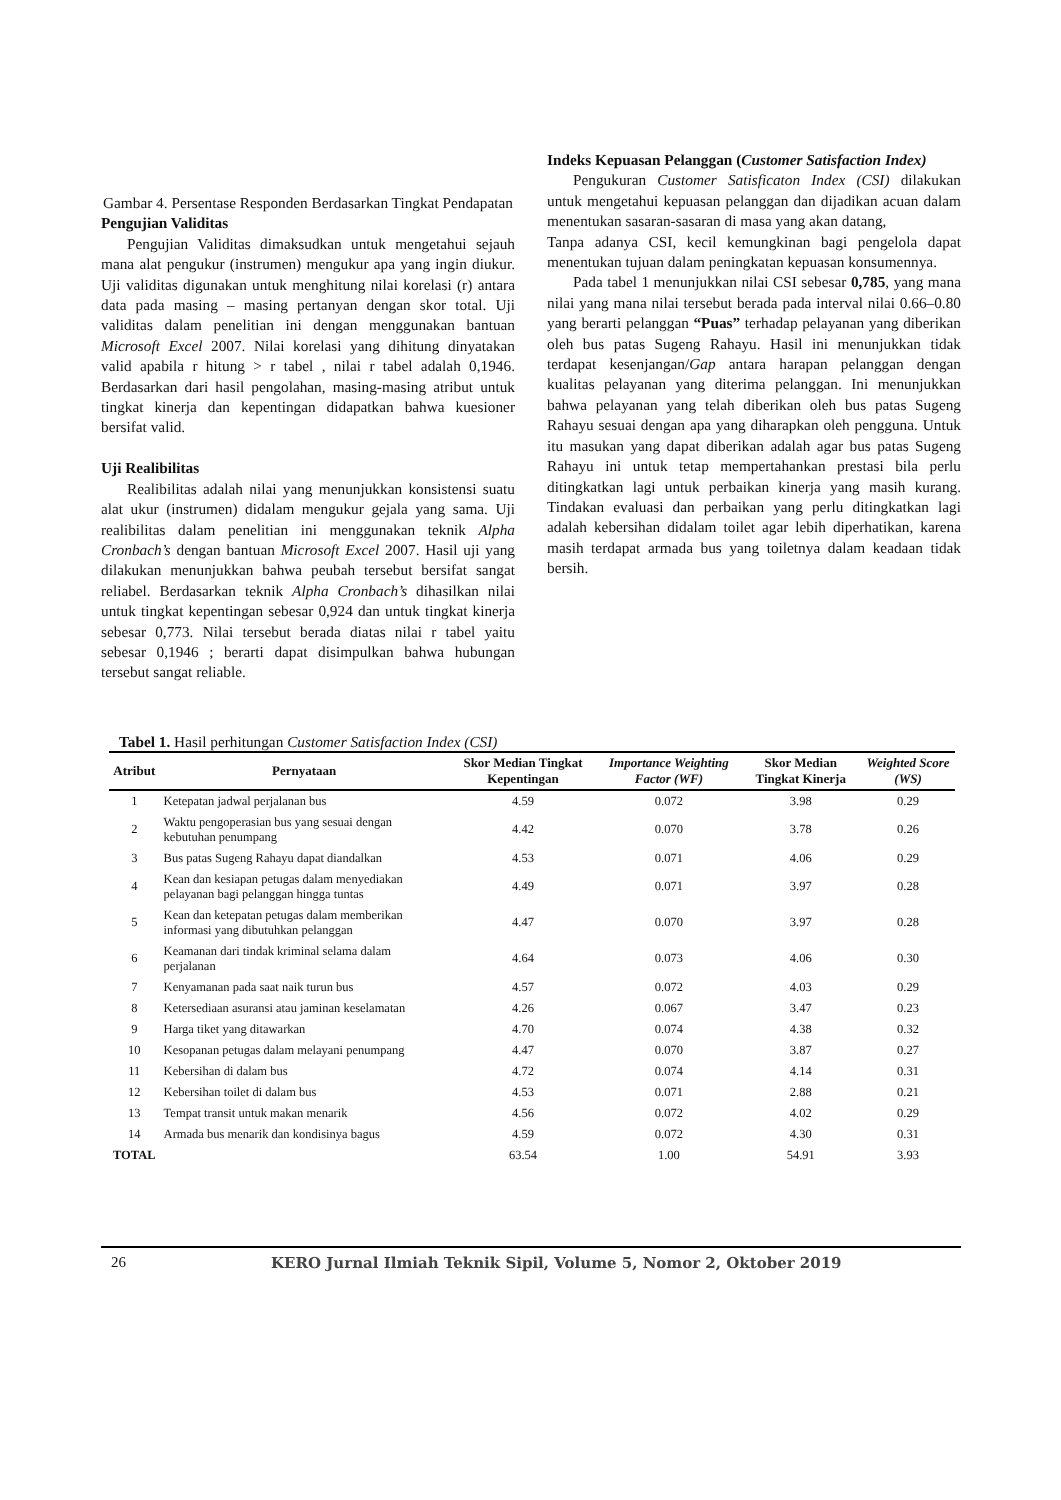Gambar 4. Persentase Responden Berdasarkan Tingkat Pendapatan
Pengujian Validitas
Pengujian Validitas dimaksudkan untuk mengetahui sejauh mana alat pengukur (instrumen) mengukur apa yang ingin diukur. Uji validitas digunakan untuk menghitung nilai korelasi (r) antara data pada masing – masing pertanyan dengan skor total. Uji validitas dalam penelitian ini dengan menggunakan bantuan Microsoft Excel 2007. Nilai korelasi yang dihitung dinyatakan valid apabila r hitung > r tabel , nilai r tabel adalah 0,1946. Berdasarkan dari hasil pengolahan, masing-masing atribut untuk tingkat kinerja dan kepentingan didapatkan bahwa kuesioner bersifat valid.
Uji Realibilitas
Realibilitas adalah nilai yang menunjukkan konsistensi suatu alat ukur (instrumen) didalam mengukur gejala yang sama. Uji realibilitas dalam penelitian ini menggunakan teknik Alpha Cronbach’s dengan bantuan Microsoft Excel 2007. Hasil uji yang dilakukan menunjukkan bahwa peubah tersebut bersifat sangat reliabel. Berdasarkan teknik Alpha Cronbach’s dihasilkan nilai untuk tingkat kepentingan sebesar 0,924 dan untuk tingkat kinerja sebesar 0,773. Nilai tersebut berada diatas nilai r tabel yaitu sebesar 0,1946 ; berarti dapat disimpulkan bahwa hubungan tersebut sangat reliable.
Indeks Kepuasan Pelanggan (Customer Satisfaction Index)
Pengukuran Customer Satisficaton Index (CSI) dilakukan untuk mengetahui kepuasan pelanggan dan dijadikan acuan dalam menentukan sasaran-sasaran di masa yang akan datang,
Tanpa adanya CSI, kecil kemungkinan bagi pengelola dapat menentukan tujuan dalam peningkatan kepuasan konsumennya.
Pada tabel 1 menunjukkan nilai CSI sebesar 0,785, yang mana nilai yang mana nilai tersebut berada pada interval nilai 0.66–0.80 yang berarti pelanggan “Puas” terhadap pelayanan yang diberikan oleh bus patas Sugeng Rahayu. Hasil ini menunjukkan tidak terdapat kesenjangan/Gap antara harapan pelanggan dengan kualitas pelayanan yang diterima pelanggan. Ini menunjukkan bahwa pelayanan yang telah diberikan oleh bus patas Sugeng Rahayu sesuai dengan apa yang diharapkan oleh pengguna. Untuk itu masukan yang dapat diberikan adalah agar bus patas Sugeng Rahayu ini untuk tetap mempertahankan prestasi bila perlu ditingkatkan lagi untuk perbaikan kinerja yang masih kurang. Tindakan evaluasi dan perbaikan yang perlu ditingkatkan lagi adalah kebersihan didalam toilet agar lebih diperhatikan, karena masih terdapat armada bus yang toiletnya dalam keadaan tidak bersih.
Tabel 1. Hasil perhitungan Customer Satisfaction Index (CSI)
| Atribut | Pernyataan | Skor Median Tingkat Kepentingan | Importance Weighting Factor (WF) | Skor Median Tingkat Kinerja | Weighted Score (WS) |
| --- | --- | --- | --- | --- | --- |
| 1 | Ketepatan jadwal perjalanan bus | 4.59 | 0.072 | 3.98 | 0.29 |
| 2 | Waktu pengoperasian bus yang sesuai dengan kebutuhan penumpang | 4.42 | 0.070 | 3.78 | 0.26 |
| 3 | Bus patas Sugeng Rahayu dapat diandalkan | 4.53 | 0.071 | 4.06 | 0.29 |
| 4 | Kean dan kesiapan petugas dalam menyediakan pelayanan bagi pelanggan hingga tuntas | 4.49 | 0.071 | 3.97 | 0.28 |
| 5 | Kean dan ketepatan petugas dalam memberikan informasi yang dibutuhkan pelanggan | 4.47 | 0.070 | 3.97 | 0.28 |
| 6 | Keamanan dari tindak kriminal selama dalam perjalanan | 4.64 | 0.073 | 4.06 | 0.30 |
| 7 | Kenyamanan pada saat naik turun bus | 4.57 | 0.072 | 4.03 | 0.29 |
| 8 | Ketersediaan asuransi atau jaminan keselamatan | 4.26 | 0.067 | 3.47 | 0.23 |
| 9 | Harga tiket yang ditawarkan | 4.70 | 0.074 | 4.38 | 0.32 |
| 10 | Kesopanan petugas dalam melayani penumpang | 4.47 | 0.070 | 3.87 | 0.27 |
| 11 | Kebersihan di dalam bus | 4.72 | 0.074 | 4.14 | 0.31 |
| 12 | Kebersihan toilet di dalam bus | 4.53 | 0.071 | 2.88 | 0.21 |
| 13 | Tempat transit untuk makan menarik | 4.56 | 0.072 | 4.02 | 0.29 |
| 14 | Armada bus menarik dan kondisinya bagus | 4.59 | 0.072 | 4.30 | 0.31 |
| TOTAL | | 63.54 | 1.00 | 54.91 | 3.93 |
26 KERO Jurnal Ilmiah Teknik Sipil, Volume 5, Nomor 2, Oktober 2019